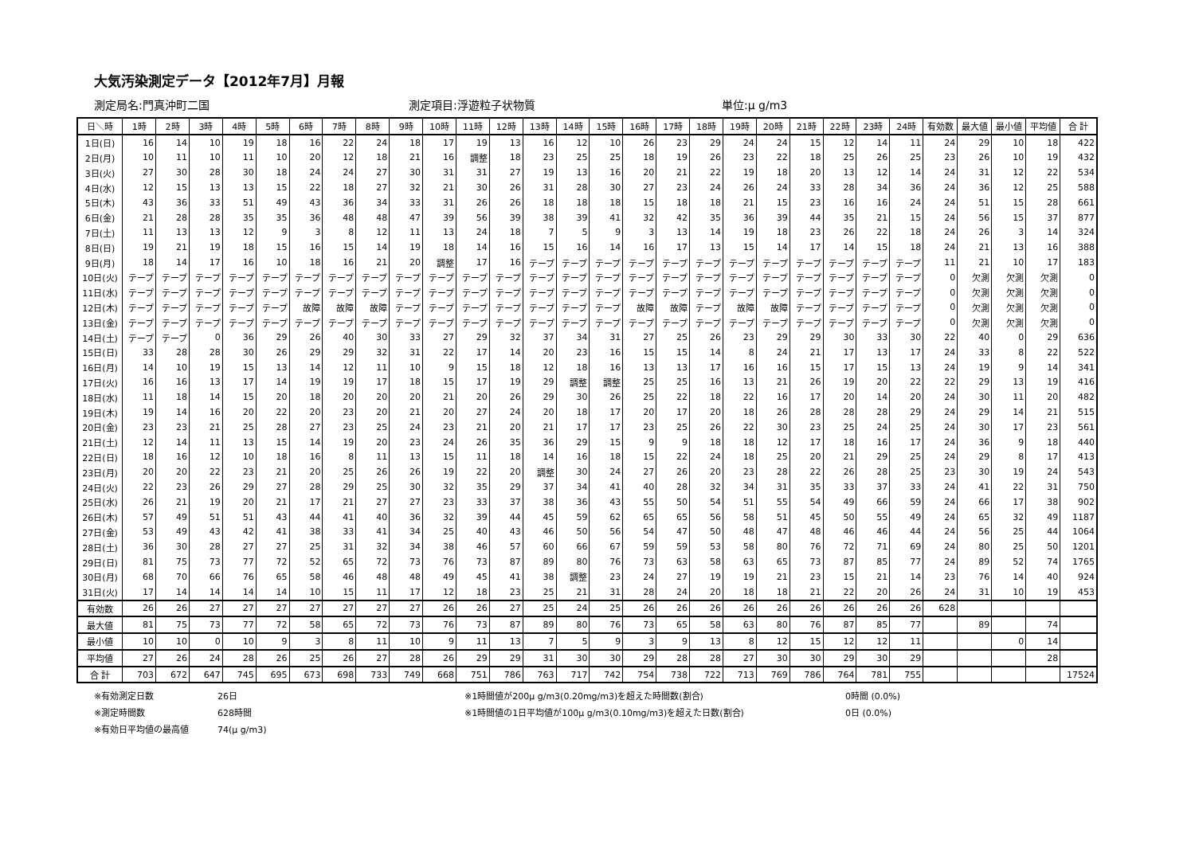大気汚染測定データ【2012年7月】月報
測定局名:門真沖町二国 測定項目:浮遊粒子状物質 単位:μ g/m3
| 日＼時 | 1時 | 2時 | 3時 | 4時 | 5時 | 6時 | 7時 | 8時 | 9時 | 10時 | 11時 | 12時 | 13時 | 14時 | 15時 | 16時 | 17時 | 18時 | 19時 | 20時 | 21時 | 22時 | 23時 | 24時 | 有効数 | 最大値 | 最小値 | 平均値 | 合 計 |
| --- | --- | --- | --- | --- | --- | --- | --- | --- | --- | --- | --- | --- | --- | --- | --- | --- | --- | --- | --- | --- | --- | --- | --- | --- | --- | --- | --- | --- | --- |
| 1日(日) | 16 | 14 | 10 | 19 | 18 | 16 | 22 | 24 | 18 | 17 | 19 | 13 | 16 | 12 | 10 | 26 | 23 | 29 | 24 | 24 | 15 | 12 | 14 | 11 | 24 | 29 | 10 | 18 | 422 |
| 2日(月) | 10 | 11 | 10 | 11 | 10 | 20 | 12 | 18 | 21 | 16 | 調整 | 18 | 23 | 25 | 25 | 18 | 19 | 26 | 23 | 22 | 18 | 25 | 26 | 25 | 23 | 26 | 10 | 19 | 432 |
| 3日(火) | 27 | 30 | 28 | 30 | 18 | 24 | 24 | 27 | 30 | 31 | 31 | 27 | 19 | 13 | 16 | 20 | 21 | 22 | 19 | 18 | 20 | 13 | 12 | 14 | 24 | 31 | 12 | 22 | 534 |
| 4日(水) | 12 | 15 | 13 | 13 | 15 | 22 | 18 | 27 | 32 | 21 | 30 | 26 | 31 | 28 | 30 | 27 | 23 | 24 | 26 | 24 | 33 | 28 | 34 | 36 | 24 | 36 | 12 | 25 | 588 |
| 5日(木) | 43 | 36 | 33 | 51 | 49 | 43 | 36 | 34 | 33 | 31 | 26 | 26 | 18 | 18 | 18 | 15 | 18 | 18 | 21 | 15 | 23 | 16 | 16 | 24 | 24 | 51 | 15 | 28 | 661 |
| 6日(金) | 21 | 28 | 28 | 35 | 35 | 36 | 48 | 48 | 47 | 39 | 56 | 39 | 38 | 39 | 41 | 32 | 42 | 35 | 36 | 39 | 44 | 35 | 21 | 15 | 24 | 56 | 15 | 37 | 877 |
| 7日(土) | 11 | 13 | 13 | 12 | 9 | 3 | 8 | 12 | 11 | 13 | 24 | 18 | 7 | 5 | 9 | 3 | 13 | 14 | 19 | 18 | 23 | 26 | 22 | 18 | 24 | 26 | 3 | 14 | 324 |
| 8日(日) | 19 | 21 | 19 | 18 | 15 | 16 | 15 | 14 | 19 | 18 | 14 | 16 | 15 | 16 | 14 | 16 | 17 | 13 | 15 | 14 | 17 | 14 | 15 | 18 | 24 | 21 | 13 | 16 | 388 |
| 9日(月) | 18 | 14 | 17 | 16 | 10 | 18 | 16 | 21 | 20 | 調整 | 17 | 16 | テープ | テープ | テープ | テープ | テープ | テープ | テープ | テープ | テープ | テープ | テープ | テープ | 11 | 21 | 10 | 17 | 183 |
| 10日(火) | テープ | テープ | テープ | テープ | テープ | テープ | テープ | テープ | テープ | テープ | テープ | テープ | テープ | テープ | テープ | テープ | テープ | テープ | テープ | テープ | テープ | テープ | テープ | テープ | 0 | 欠測 | 欠測 | 欠測 | 0 |
| 11日(水) | テープ | テープ | テープ | テープ | テープ | テープ | テープ | テープ | テープ | テープ | テープ | テープ | テープ | テープ | テープ | テープ | テープ | テープ | テープ | テープ | テープ | テープ | テープ | テープ | 0 | 欠測 | 欠測 | 欠測 | 0 |
| 12日(木) | テープ | テープ | テープ | テープ | テープ | 故障 | 故障 | 故障 | テープ | テープ | テープ | テープ | テープ | テープ | テープ | 故障 | 故障 | テープ | 故障 | 故障 | テープ | テープ | テープ | テープ | 0 | 欠測 | 欠測 | 欠測 | 0 |
| 13日(金) | テープ | テープ | テープ | テープ | テープ | テープ | テープ | テープ | テープ | テープ | テープ | テープ | テープ | テープ | テープ | テープ | テープ | テープ | テープ | テープ | テープ | テープ | テープ | テープ | 0 | 欠測 | 欠測 | 欠測 | 0 |
| 14日(土) | テープ | テープ | 0 | 36 | 29 | 26 | 40 | 30 | 33 | 27 | 29 | 32 | 37 | 34 | 31 | 27 | 25 | 26 | 23 | 29 | 29 | 30 | 33 | 30 | 22 | 40 | 0 | 29 | 636 |
| 15日(日) | 33 | 28 | 28 | 30 | 26 | 29 | 29 | 32 | 31 | 22 | 17 | 14 | 20 | 23 | 16 | 15 | 15 | 14 | 8 | 24 | 21 | 17 | 13 | 17 | 24 | 33 | 8 | 22 | 522 |
| 16日(月) | 14 | 10 | 19 | 15 | 13 | 14 | 12 | 11 | 10 | 9 | 15 | 18 | 12 | 18 | 16 | 13 | 13 | 17 | 16 | 16 | 15 | 17 | 15 | 13 | 24 | 19 | 9 | 14 | 341 |
| 17日(火) | 16 | 16 | 13 | 17 | 14 | 19 | 19 | 17 | 18 | 15 | 17 | 19 | 29 | 調整 | 調整 | 25 | 25 | 16 | 13 | 21 | 26 | 19 | 20 | 22 | 22 | 29 | 13 | 19 | 416 |
| 18日(水) | 11 | 18 | 14 | 15 | 20 | 18 | 20 | 20 | 20 | 21 | 20 | 26 | 29 | 30 | 26 | 25 | 22 | 18 | 22 | 16 | 17 | 20 | 14 | 20 | 24 | 30 | 11 | 20 | 482 |
| 19日(木) | 19 | 14 | 16 | 20 | 22 | 20 | 23 | 20 | 21 | 20 | 27 | 24 | 20 | 18 | 17 | 20 | 17 | 20 | 18 | 26 | 28 | 28 | 28 | 29 | 24 | 29 | 14 | 21 | 515 |
| 20日(金) | 23 | 23 | 21 | 25 | 28 | 27 | 23 | 25 | 24 | 23 | 21 | 20 | 21 | 17 | 17 | 23 | 25 | 26 | 22 | 30 | 23 | 25 | 24 | 25 | 24 | 30 | 17 | 23 | 561 |
| 21日(土) | 12 | 14 | 11 | 13 | 15 | 14 | 19 | 20 | 23 | 24 | 26 | 35 | 36 | 29 | 15 | 9 | 9 | 18 | 18 | 12 | 17 | 18 | 16 | 17 | 24 | 36 | 9 | 18 | 440 |
| 22日(日) | 18 | 16 | 12 | 10 | 18 | 16 | 8 | 11 | 13 | 15 | 11 | 18 | 14 | 16 | 18 | 15 | 22 | 24 | 18 | 25 | 20 | 21 | 29 | 25 | 24 | 29 | 8 | 17 | 413 |
| 23日(月) | 20 | 20 | 22 | 23 | 21 | 20 | 25 | 26 | 26 | 19 | 22 | 20 | 調整 | 30 | 24 | 27 | 26 | 20 | 23 | 28 | 22 | 26 | 28 | 25 | 23 | 30 | 19 | 24 | 543 |
| 24日(火) | 22 | 23 | 26 | 29 | 27 | 28 | 29 | 25 | 30 | 32 | 35 | 29 | 37 | 34 | 41 | 40 | 28 | 32 | 34 | 31 | 35 | 33 | 37 | 33 | 24 | 41 | 22 | 31 | 750 |
| 25日(水) | 26 | 21 | 19 | 20 | 21 | 17 | 21 | 27 | 27 | 23 | 33 | 37 | 38 | 36 | 43 | 55 | 50 | 54 | 51 | 55 | 54 | 49 | 66 | 59 | 24 | 66 | 17 | 38 | 902 |
| 26日(木) | 57 | 49 | 51 | 51 | 43 | 44 | 41 | 40 | 36 | 32 | 39 | 44 | 45 | 59 | 62 | 65 | 65 | 56 | 58 | 51 | 45 | 50 | 55 | 49 | 24 | 65 | 32 | 49 | 1187 |
| 27日(金) | 53 | 49 | 43 | 42 | 41 | 38 | 33 | 41 | 34 | 25 | 40 | 43 | 46 | 50 | 56 | 54 | 47 | 50 | 48 | 47 | 48 | 46 | 46 | 44 | 24 | 56 | 25 | 44 | 1064 |
| 28日(土) | 36 | 30 | 28 | 27 | 27 | 25 | 31 | 32 | 34 | 38 | 46 | 57 | 60 | 66 | 67 | 59 | 59 | 53 | 58 | 80 | 76 | 72 | 71 | 69 | 24 | 80 | 25 | 50 | 1201 |
| 29日(日) | 81 | 75 | 73 | 77 | 72 | 52 | 65 | 72 | 73 | 76 | 73 | 87 | 89 | 80 | 76 | 73 | 63 | 58 | 63 | 65 | 73 | 87 | 85 | 77 | 24 | 89 | 52 | 74 | 1765 |
| 30日(月) | 68 | 70 | 66 | 76 | 65 | 58 | 46 | 48 | 48 | 49 | 45 | 41 | 38 | 調整 | 23 | 24 | 27 | 19 | 19 | 21 | 23 | 15 | 21 | 14 | 23 | 76 | 14 | 40 | 924 |
| 31日(火) | 17 | 14 | 14 | 14 | 14 | 10 | 15 | 11 | 17 | 12 | 18 | 23 | 25 | 21 | 31 | 28 | 24 | 20 | 18 | 18 | 21 | 22 | 20 | 26 | 24 | 31 | 10 | 19 | 453 |
| 有効数 | 26 | 26 | 27 | 27 | 27 | 27 | 27 | 27 | 27 | 26 | 26 | 27 | 25 | 24 | 25 | 26 | 26 | 26 | 26 | 26 | 26 | 26 | 26 | 26 | 628 | | | | |
| 最大値 | 81 | 75 | 73 | 77 | 72 | 58 | 65 | 72 | 73 | 76 | 73 | 87 | 89 | 80 | 76 | 73 | 65 | 58 | 63 | 80 | 76 | 87 | 85 | 77 | | 89 | | 74 | |
| 最小値 | 10 | 10 | 0 | 10 | 9 | 3 | 8 | 11 | 10 | 9 | 11 | 13 | 7 | 5 | 9 | 3 | 9 | 13 | 8 | 12 | 15 | 12 | 12 | 11 | | | 0 | 14 | |
| 平均値 | 27 | 26 | 24 | 28 | 26 | 25 | 26 | 27 | 28 | 26 | 29 | 29 | 31 | 30 | 30 | 29 | 28 | 28 | 27 | 30 | 30 | 29 | 30 | 29 | | | | 28 | |
| 合 計 | 703 | 672 | 647 | 745 | 695 | 673 | 698 | 733 | 749 | 668 | 751 | 786 | 763 | 717 | 742 | 754 | 738 | 722 | 713 | 769 | 786 | 764 | 781 | 755 | | | | | 17524 |
※有効測定日数 26日 ※1時間値が200μ g/m3(0.20mg/m3)を超えた時間数(割合) 0時間 (0.0%)
※測定時間数 628時間 ※1時間値の1日平均値が100μ g/m3(0.10mg/m3)を超えた日数(割合) 0日 (0.0%)
※有効日平均値の最高値 74(μ g/m3)